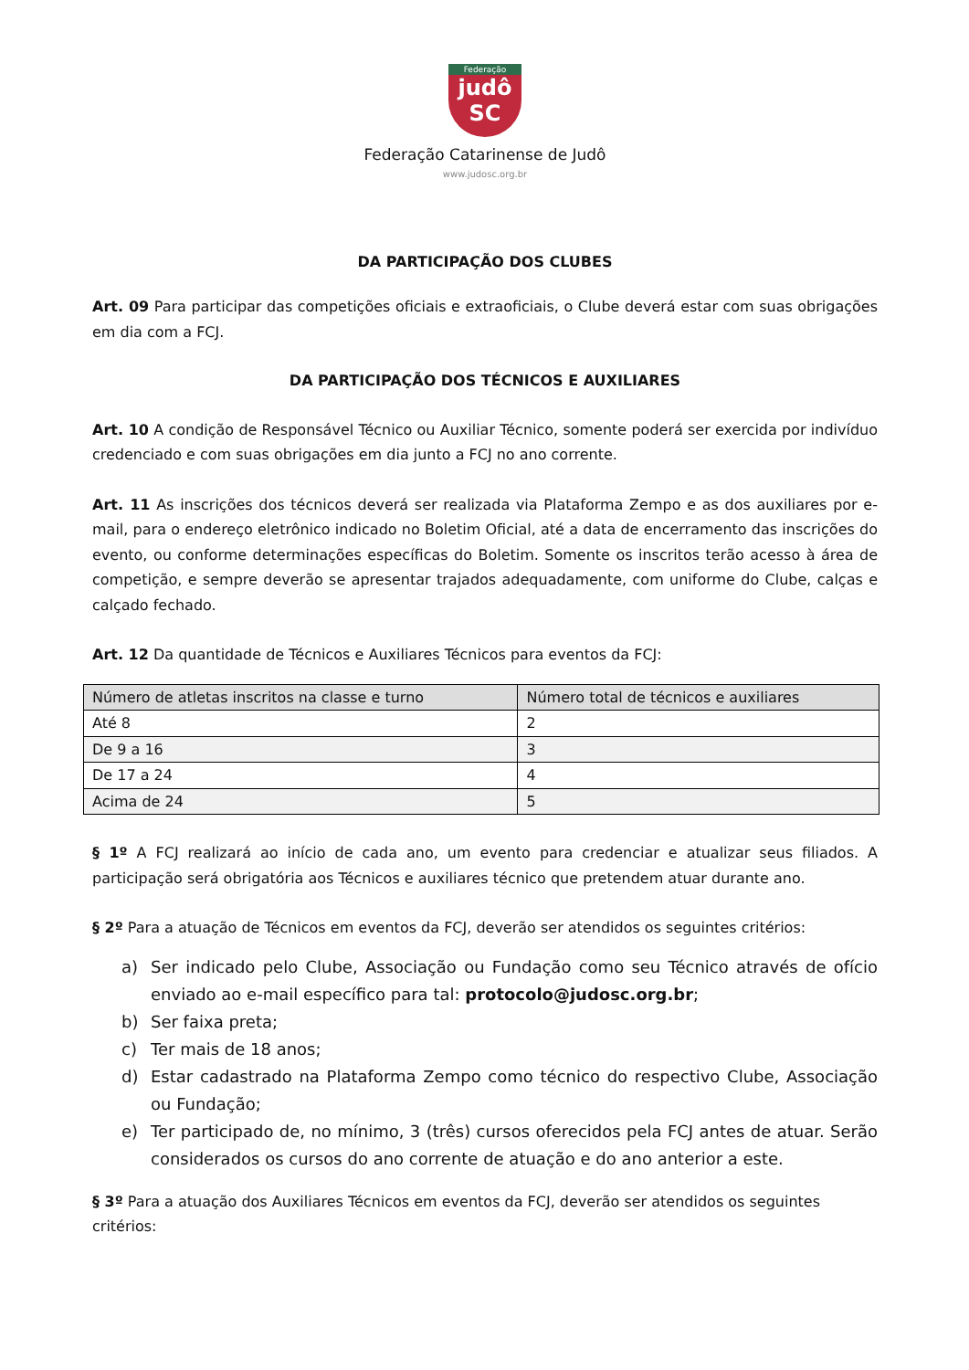Federação
judô
SC
Federação Catarinense de Judô
www.judosc.org.br
DA PARTICIPAÇÃO DOS CLUBES
Art. 09 Para participar das competições oficiais e extraoficiais, o Clube deverá estar com suas obrigações em dia com a FCJ.
DA PARTICIPAÇÃO DOS TÉCNICOS E AUXILIARES
Art. 10 A condição de Responsável Técnico ou Auxiliar Técnico, somente poderá ser exercida por indivíduo credenciado e com suas obrigações em dia junto a FCJ no ano corrente.
Art. 11 As inscrições dos técnicos deverá ser realizada via Plataforma Zempo e as dos auxiliares por e-mail, para o endereço eletrônico indicado no Boletim Oficial, até a data de encerramento das inscrições do evento, ou conforme determinações específicas do Boletim. Somente os inscritos terão acesso à área de competição, e sempre deverão se apresentar trajados adequadamente, com uniforme do Clube, calças e calçado fechado.
Art. 12 Da quantidade de Técnicos e Auxiliares Técnicos para eventos da FCJ:
| Número de atletas inscritos na classe e turno | Número total de técnicos e auxiliares |
| --- | --- |
| Até 8 | 2 |
| De 9 a 16 | 3 |
| De 17 a 24 | 4 |
| Acima de 24 | 5 |
§ 1º A FCJ realizará ao início de cada ano, um evento para credenciar e atualizar seus filiados. A participação será obrigatória aos Técnicos e auxiliares técnico que pretendem atuar durante ano.
§ 2º Para a atuação de Técnicos em eventos da FCJ, deverão ser atendidos os seguintes critérios:
a) Ser indicado pelo Clube, Associação ou Fundação como seu Técnico através de ofício enviado ao e-mail específico para tal: protocolo@judosc.org.br;
b) Ser faixa preta;
c) Ter mais de 18 anos;
d) Estar cadastrado na Plataforma Zempo como técnico do respectivo Clube, Associação ou Fundação;
e) Ter participado de, no mínimo, 3 (três) cursos oferecidos pela FCJ antes de atuar. Serão considerados os cursos do ano corrente de atuação e do ano anterior a este.
§ 3º Para a atuação dos Auxiliares Técnicos em eventos da FCJ, deverão ser atendidos os seguintes critérios: